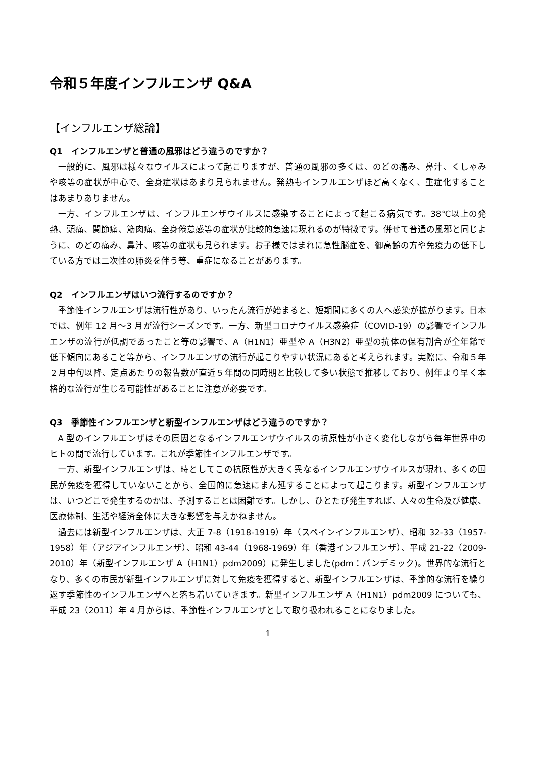令和５年度インフルエンザ Q&A
【インフルエンザ総論】
Q1　インフルエンザと普通の風邪はどう違うのですか？
一般的に、風邪は様々なウイルスによって起こりますが、普通の風邪の多くは、のどの痛み、鼻汁、くしゃみや咳等の症状が中心で、全身症状はあまり見られません。発熱もインフルエンザほど高くなく、重症化することはあまりありません。
一方、インフルエンザは、インフルエンザウイルスに感染することによって起こる病気です。38℃以上の発熱、頭痛、関節痛、筋肉痛、全身倦怠感等の症状が比較的急速に現れるのが特徴です。併せて普通の風邪と同じように、のどの痛み、鼻汁、咳等の症状も見られます。お子様ではまれに急性脳症を、御高齢の方や免疫力の低下している方では二次性の肺炎を伴う等、重症になることがあります。
Q2　インフルエンザはいつ流行するのですか？
季節性インフルエンザは流行性があり、いったん流行が始まると、短期間に多くの人へ感染が拡がります。日本では、例年 12 月～3 月が流行シーズンです。一方、新型コロナウイルス感染症（COVID-19）の影響でインフルエンザの流行が低調であったこと等の影響で、A（H1N1）亜型や A（H3N2）亜型の抗体の保有割合が全年齢で低下傾向にあること等から、インフルエンザの流行が起こりやすい状況にあると考えられます。実際に、令和５年２月中旬以降、定点あたりの報告数が直近５年間の同時期と比較して多い状態で推移しており、例年より早く本格的な流行が生じる可能性があることに注意が必要です。
Q3　季節性インフルエンザと新型インフルエンザはどう違うのですか？
A 型のインフルエンザはその原因となるインフルエンザウイルスの抗原性が小さく変化しながら毎年世界中のヒトの間で流行しています。これが季節性インフルエンザです。
一方、新型インフルエンザは、時としてこの抗原性が大きく異なるインフルエンザウイルスが現れ、多くの国民が免疫を獲得していないことから、全国的に急速にまん延することによって起こります。新型インフルエンザは、いつどこで発生するのかは、予測することは困難です。しかし、ひとたび発生すれば、人々の生命及び健康、医療体制、生活や経済全体に大きな影響を与えかねません。
過去には新型インフルエンザは、大正 7-8（1918-1919）年（スペインインフルエンザ）、昭和 32-33（1957-1958）年（アジアインフルエンザ）、昭和 43-44（1968-1969）年（香港インフルエンザ）、平成 21-22（2009-2010）年（新型インフルエンザ A（H1N1）pdm2009）に発生しました(pdm：パンデミック)。世界的な流行となり、多くの市民が新型インフルエンザに対して免疫を獲得すると、新型インフルエンザは、季節的な流行を繰り返す季節性のインフルエンザへと落ち着いていきます。新型インフルエンザ A（H1N1）pdm2009 についても、平成 23（2011）年 4 月からは、季節性インフルエンザとして取り扱われることになりました。
1